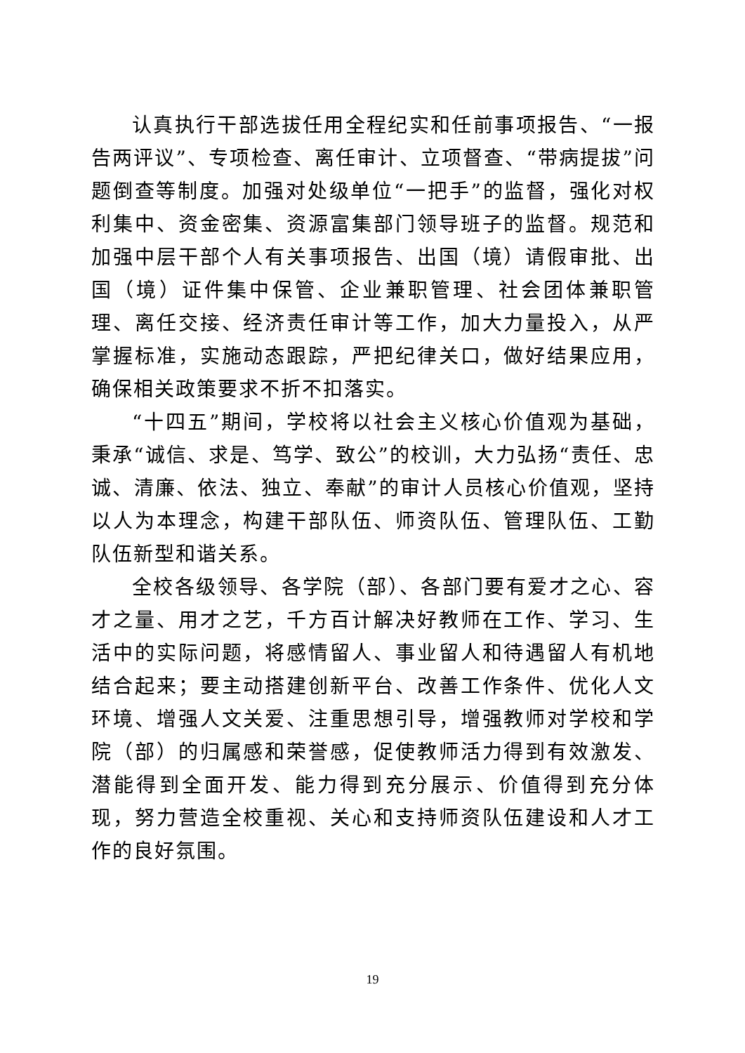认真执行干部选拔任用全程纪实和任前事项报告、“一报告两评议”、专项检查、离任审计、立项督查、“带病提拔”问题倒查等制度。加强对处级单位“一把手”的监督，强化对权利集中、资金密集、资源富集部门领导班子的监督。规范和加强中层干部个人有关事项报告、出国（境）请假审批、出国（境）证件集中保管、企业兼职管理、社会团体兼职管理、离任交接、经济责任审计等工作，加大力量投入，从严掌握标准，实施动态跟踪，严把纪律关口，做好结果应用，确保相关政策要求不折不扣落实。
“十四五”期间，学校将以社会主义核心价值观为基础，秉承“诚信、求是、笃学、致公”的校训，大力弘扬“责任、忠诚、清廉、依法、独立、奉献”的审计人员核心价值观，坚持以人为本理念，构建干部队伍、师资队伍、管理队伍、工勤队伍新型和谐关系。
全校各级领导、各学院（部）、各部门要有爱才之心、容才之量、用才之艺，千方百计解决好教师在工作、学习、生活中的实际问题，将感情留人、事业留人和待遇留人有机地结合起来；要主动搭建创新平台、改善工作条件、优化人文环境、增强人文关爱、注重思想引导，增强教师对学校和学院（部）的归属感和荣誉感，促使教师活力得到有效激发、潜能得到全面开发、能力得到充分展示、价值得到充分体现，努力营造全校重视、关心和支持师资队伍建设和人才工作的良好氛围。
19